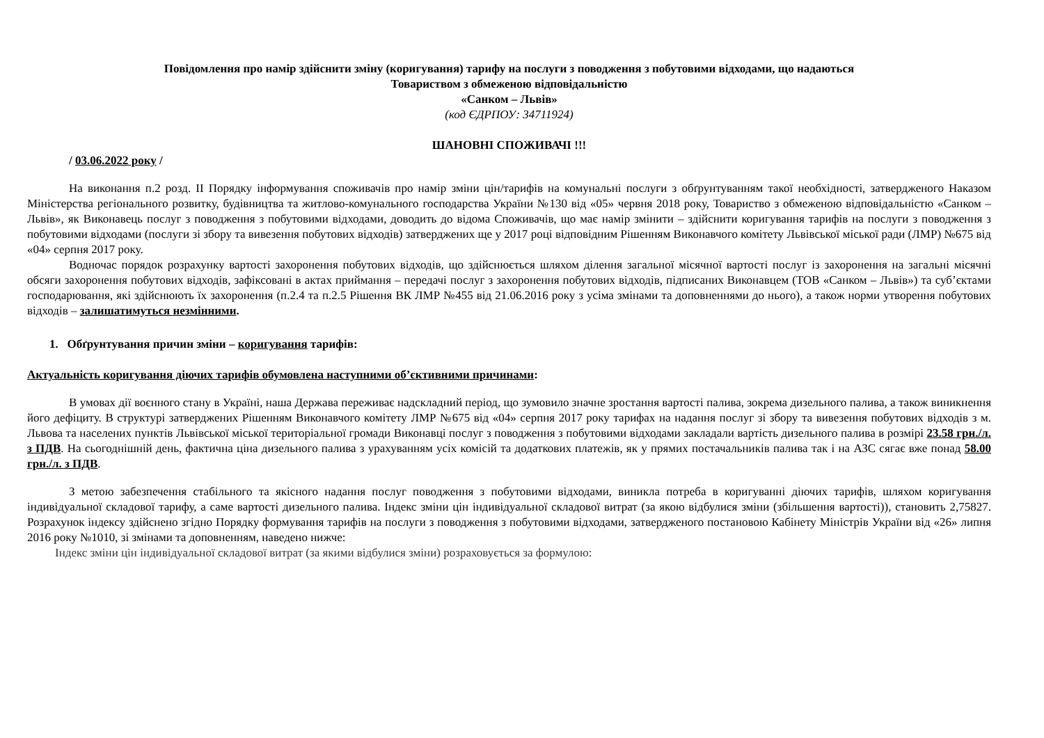Повідомлення про намір здійснити зміну (коригування) тарифу на послуги з поводження з побутовими відходами, що надаються
Товариством з обмеженою відповідальністю
«Санком – Львів»
(код ЄДРПОУ: 34711924)
ШАНОВНІ СПОЖИВАЧІ !!!
/ 03.06.2022 року /
На виконання п.2 розд. ІІ Порядку інформування споживачів про намір зміни цін/тарифів на комунальні послуги з обґрунтуванням такої необхідності, затвердженого Наказом Міністерства регіонального розвитку, будівництва та житлово-комунального господарства України №130 від «05» червня 2018 року, Товариство з обмеженою відповідальністю «Санком – Львів», як Виконавець послуг з поводження з побутовими відходами, доводить до відома Споживачів, що має намір змінити – здійснити коригування тарифів на послуги з поводження з побутовими відходами (послуги зі збору та вивезення побутових відходів) затверджених ще у 2017 році відповідним Рішенням Виконавчого комітету Львівської міської ради (ЛМР) №675 від «04» серпня 2017 року.
Водночас порядок розрахунку вартості захоронення побутових відходів, що здійснюється шляхом ділення загальної місячної вартості послуг із захоронення на загальні місячні обсяги захоронення побутових відходів, зафіксовані в актах приймання – передачі послуг з захоронення побутових відходів, підписаних Виконавцем (ТОВ «Санком – Львів») та суб’єктами господарювання, які здійснюють їх захоронення (п.2.4 та п.2.5 Рішення ВК ЛМР №455 від 21.06.2016 року з усіма змінами та доповненнями до нього), а також норми утворення побутових відходів – залишатимуться незмінними.
1. Обґрунтування причин зміни – коригування тарифів:
Актуальність коригування діючих тарифів обумовлена наступними об’єктивними причинами:
В умовах дії воєнного стану в Україні, наша Держава переживає надскладний період, що зумовило значне зростання вартості палива, зокрема дизельного палива, а також виникнення його дефіциту. В структурі затверджених Рішенням Виконавчого комітету ЛМР №675 від «04» серпня 2017 року тарифах на надання послуг зі збору та вивезення побутових відходів з м. Львова та населених пунктів Львівської міської територіальної громади Виконавці послуг з поводження з побутовими відходами закладали вартість дизельного палива в розмірі 23.58 грн./л. з ПДВ. На сьогоднішній день, фактична ціна дизельного палива з урахуванням усіх комісій та додаткових платежів, як у прямих постачальників палива так і на АЗС сягає вже понад 58.00 грн./л. з ПДВ.
З метою забезпечення стабільного та якісного надання послуг поводження з побутовими відходами, виникла потреба в коригуванні діючих тарифів, шляхом коригування індивідуальної складової тарифу, а саме вартості дизельного палива. Індекс зміни цін індивідуальної складової витрат (за якою відбулися зміни (збільшення вартості)), становить 2,75827. Розрахунок індексу здійснено згідно Порядку формування тарифів на послуги з поводження з побутовими відходами, затвердженого постановою Кабінету Міністрів України від «26» липня 2016 року №1010, зі змінами та доповненням, наведено нижче:
Індекс зміни цін індивідуальної складової витрат (за якими відбулися зміни) розраховується за формулою: